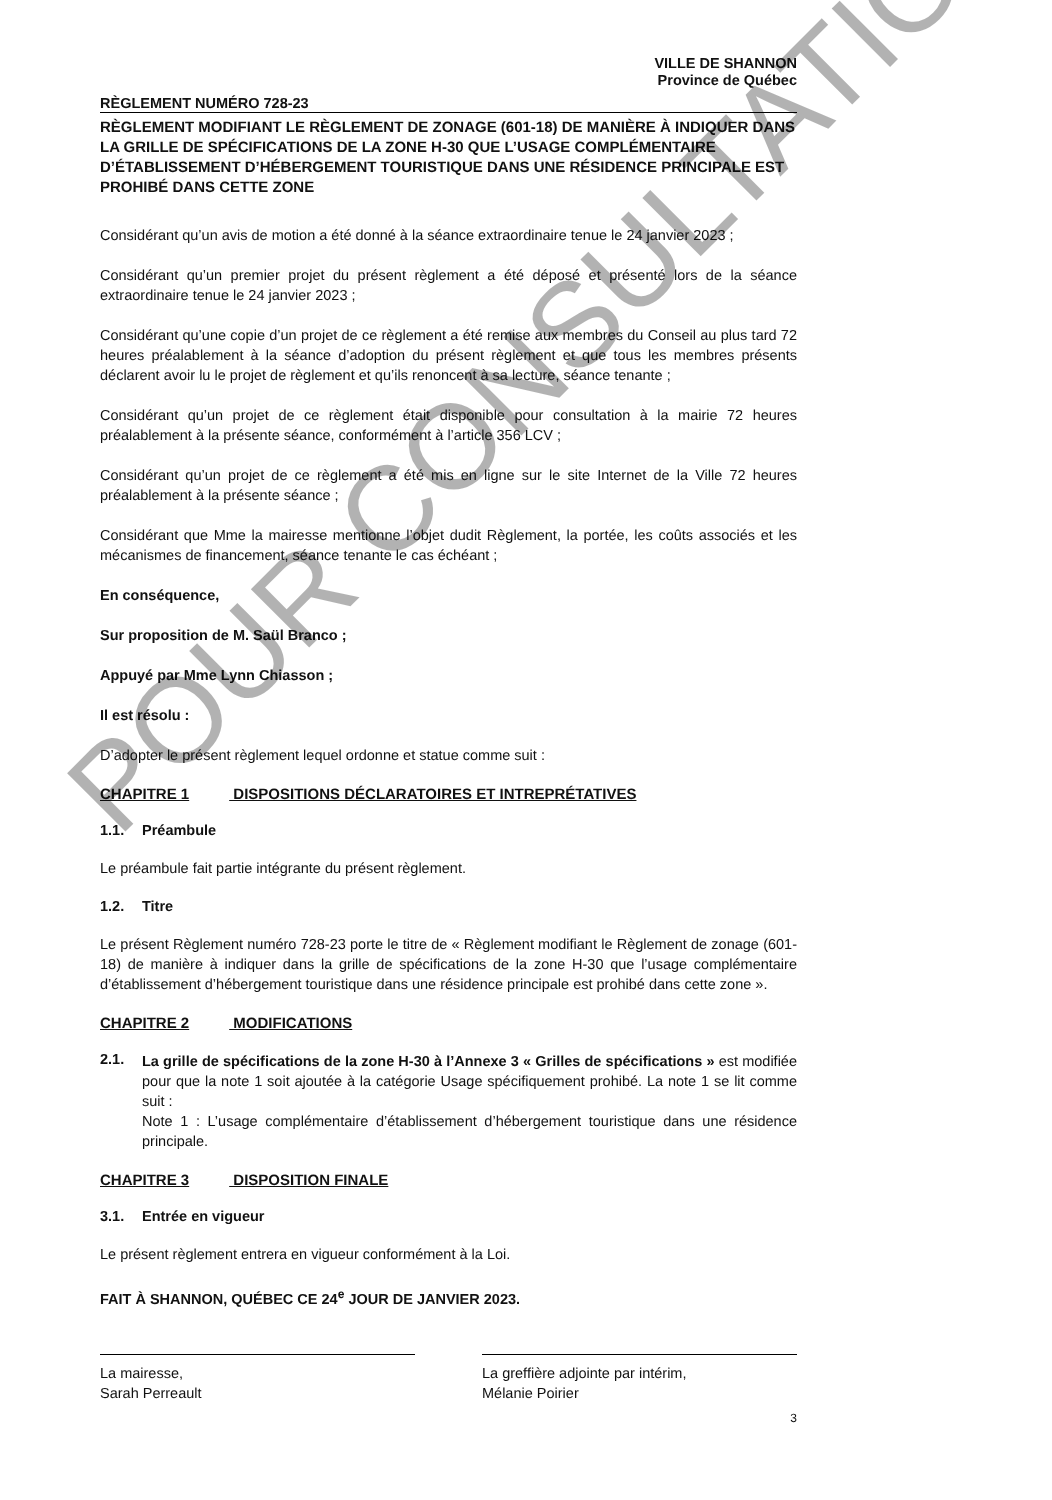VILLE DE SHANNON
Province de Québec
RÈGLEMENT NUMÉRO 728-23
RÈGLEMENT MODIFIANT LE RÈGLEMENT DE ZONAGE (601-18) DE MANIÈRE À INDIQUER DANS LA GRILLE DE SPÉCIFICATIONS DE LA ZONE H-30 QUE L’USAGE COMPLÉMENTAIRE D’ÉTABLISSEMENT D’HÉBERGEMENT TOURISTIQUE DANS UNE RÉSIDENCE PRINCIPALE EST PROHIBÉ DANS CETTE ZONE
Considérant qu’un avis de motion a été donné à la séance extraordinaire tenue le 24 janvier 2023 ;
Considérant qu’un premier projet du présent règlement a été déposé et présenté lors de la séance extraordinaire tenue le 24 janvier 2023 ;
Considérant qu’une copie d’un projet de ce règlement a été remise aux membres du Conseil au plus tard 72 heures préalablement à la séance d’adoption du présent règlement et que tous les membres présents déclarent avoir lu le projet de règlement et qu’ils renoncent à sa lecture, séance tenante ;
Considérant qu’un projet de ce règlement était disponible pour consultation à la mairie 72 heures préalablement à la présente séance, conformément à l’article 356 LCV ;
Considérant qu’un projet de ce règlement a été mis en ligne sur le site Internet de la Ville 72 heures préalablement à la présente séance ;
Considérant que Mme la mairesse mentionne l’objet dudit Règlement, la portée, les coûts associés et les mécanismes de financement, séance tenante le cas échéant ;
En conséquence,
Sur proposition de M. Saül Branco ;
Appuyé par Mme Lynn Chiasson ;
Il est résolu :
D’adopter le présent règlement lequel ordonne et statue comme suit :
CHAPITRE 1 DISPOSITIONS DÉCLARATOIRES ET INTREPRÉTATIVES
1.1. Préambule
Le préambule fait partie intégrante du présent règlement.
1.2. Titre
Le présent Règlement numéro 728-23 porte le titre de « Règlement modifiant le Règlement de zonage (601-18) de manière à indiquer dans la grille de spécifications de la zone H-30 que l’usage complémentaire d’établissement d’hébergement touristique dans une résidence principale est prohibé dans cette zone ».
CHAPITRE 2 MODIFICATIONS
2.1.
La grille de spécifications de la zone H-30 à l’Annexe 3 « Grilles de spécifications » est modifiée pour que la note 1 soit ajoutée à la catégorie Usage spécifiquement prohibé. La note 1 se lit comme suit :
Note 1 : L’usage complémentaire d’établissement d’hébergement touristique dans une résidence principale.
CHAPITRE 3 DISPOSITION FINALE
3.1. Entrée en vigueur
Le présent règlement entrera en vigueur conformément à la Loi.
FAIT À SHANNON, QUÉBEC CE 24<sup>e</sup> JOUR DE JANVIER 2023.
La mairesse,
Sarah Perreault
La greffière adjointe par intérim,
Mélanie Poirier
3
POUR CONSULTATION